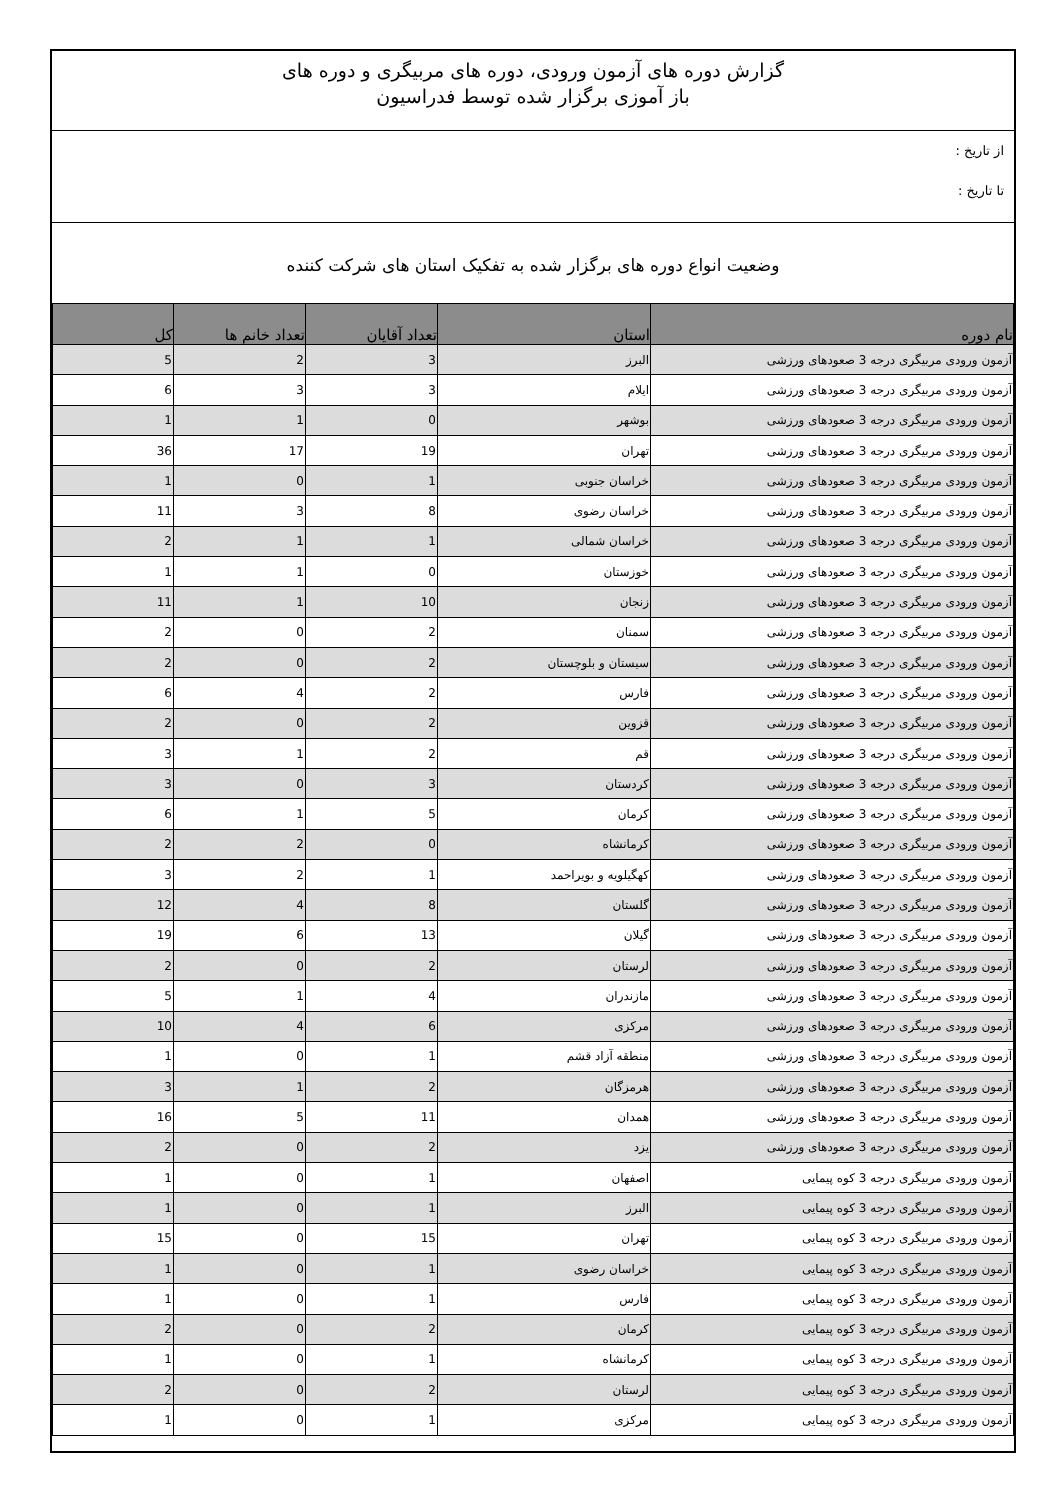گزارش دوره های آزمون ورودی، دوره های مربیگری و دوره های
باز آموزی برگزار شده توسط فدراسیون
از تاریخ :
تا تاریخ :
وضعیت انواع دوره های برگزار شده به تفکیک استان های شرکت کننده
| نام دوره | استان | تعداد آقایان | تعداد خانم ها | کل |
| --- | --- | --- | --- | --- |
| آزمون ورودی مربیگری درجه 3 صعودهای ورزشی | البرز | 3 | 2 | 5 |
| آزمون ورودی مربیگری درجه 3 صعودهای ورزشی | ایلام | 3 | 3 | 6 |
| آزمون ورودی مربیگری درجه 3 صعودهای ورزشی | بوشهر | 0 | 1 | 1 |
| آزمون ورودی مربیگری درجه 3 صعودهای ورزشی | تهران | 19 | 17 | 36 |
| آزمون ورودی مربیگری درجه 3 صعودهای ورزشی | خراسان جنوبی | 1 | 0 | 1 |
| آزمون ورودی مربیگری درجه 3 صعودهای ورزشی | خراسان رضوی | 8 | 3 | 11 |
| آزمون ورودی مربیگری درجه 3 صعودهای ورزشی | خراسان شمالی | 1 | 1 | 2 |
| آزمون ورودی مربیگری درجه 3 صعودهای ورزشی | خوزستان | 0 | 1 | 1 |
| آزمون ورودی مربیگری درجه 3 صعودهای ورزشی | زنجان | 10 | 1 | 11 |
| آزمون ورودی مربیگری درجه 3 صعودهای ورزشی | سمنان | 2 | 0 | 2 |
| آزمون ورودی مربیگری درجه 3 صعودهای ورزشی | سیستان و بلوچستان | 2 | 0 | 2 |
| آزمون ورودی مربیگری درجه 3 صعودهای ورزشی | فارس | 2 | 4 | 6 |
| آزمون ورودی مربیگری درجه 3 صعودهای ورزشی | قزوین | 2 | 0 | 2 |
| آزمون ورودی مربیگری درجه 3 صعودهای ورزشی | قم | 2 | 1 | 3 |
| آزمون ورودی مربیگری درجه 3 صعودهای ورزشی | کردستان | 3 | 0 | 3 |
| آزمون ورودی مربیگری درجه 3 صعودهای ورزشی | کرمان | 5 | 1 | 6 |
| آزمون ورودی مربیگری درجه 3 صعودهای ورزشی | کرمانشاه | 0 | 2 | 2 |
| آزمون ورودی مربیگری درجه 3 صعودهای ورزشی | کهگیلویه و بویراحمد | 1 | 2 | 3 |
| آزمون ورودی مربیگری درجه 3 صعودهای ورزشی | گلستان | 8 | 4 | 12 |
| آزمون ورودی مربیگری درجه 3 صعودهای ورزشی | گیلان | 13 | 6 | 19 |
| آزمون ورودی مربیگری درجه 3 صعودهای ورزشی | لرستان | 2 | 0 | 2 |
| آزمون ورودی مربیگری درجه 3 صعودهای ورزشی | مازندران | 4 | 1 | 5 |
| آزمون ورودی مربیگری درجه 3 صعودهای ورزشی | مرکزی | 6 | 4 | 10 |
| آزمون ورودی مربیگری درجه 3 صعودهای ورزشی | منطقه آزاد قشم | 1 | 0 | 1 |
| آزمون ورودی مربیگری درجه 3 صعودهای ورزشی | هرمزگان | 2 | 1 | 3 |
| آزمون ورودی مربیگری درجه 3 صعودهای ورزشی | همدان | 11 | 5 | 16 |
| آزمون ورودی مربیگری درجه 3 صعودهای ورزشی | یزد | 2 | 0 | 2 |
| آزمون ورودی مربیگری درجه 3 کوه پیمایی | اصفهان | 1 | 0 | 1 |
| آزمون ورودی مربیگری درجه 3 کوه پیمایی | البرز | 1 | 0 | 1 |
| آزمون ورودی مربیگری درجه 3 کوه پیمایی | تهران | 15 | 0 | 15 |
| آزمون ورودی مربیگری درجه 3 کوه پیمایی | خراسان رضوی | 1 | 0 | 1 |
| آزمون ورودی مربیگری درجه 3 کوه پیمایی | فارس | 1 | 0 | 1 |
| آزمون ورودی مربیگری درجه 3 کوه پیمایی | کرمان | 2 | 0 | 2 |
| آزمون ورودی مربیگری درجه 3 کوه پیمایی | کرمانشاه | 1 | 0 | 1 |
| آزمون ورودی مربیگری درجه 3 کوه پیمایی | لرستان | 2 | 0 | 2 |
| آزمون ورودی مربیگری درجه 3 کوه پیمایی | مرکزی | 1 | 0 | 1 |